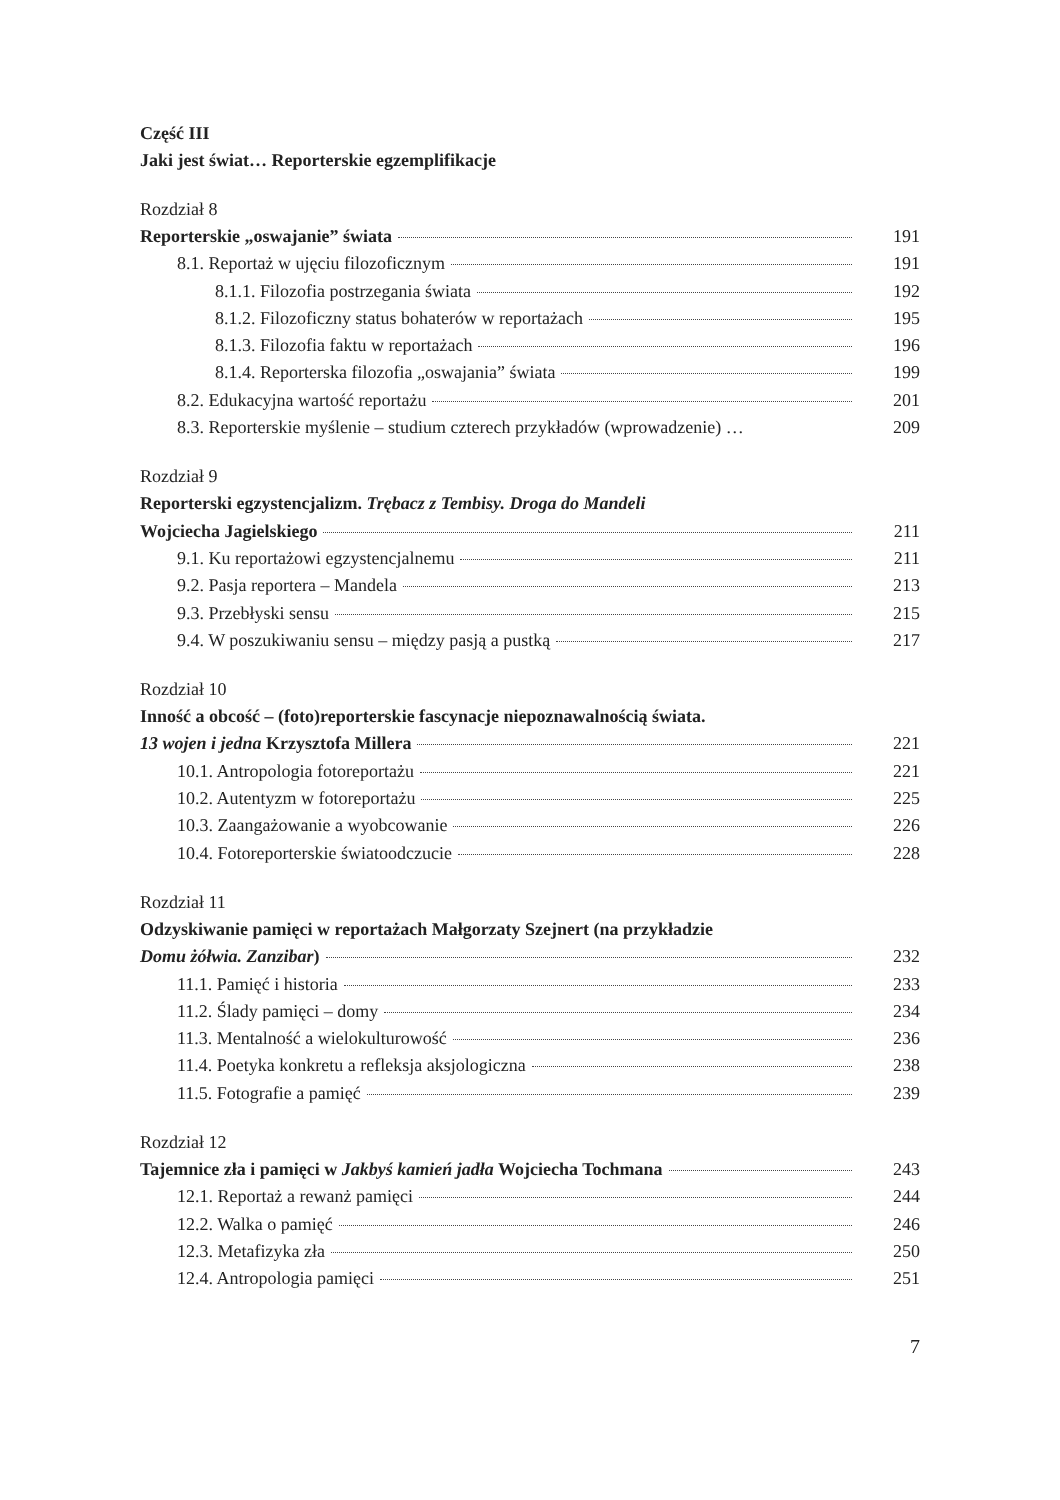Część III
Jaki jest świat… Reporterskie egzemplifikacje
Rozdział 8
Reporterskie „oswajanie” świata 191
8.1. Reportaż w ujęciu filozoficznym 191
8.1.1. Filozofia postrzegania świata 192
8.1.2. Filozoficzny status bohaterów w reportażach 195
8.1.3. Filozofia faktu w reportażach 196
8.1.4. Reporterska filozofia „oswajania” świata 199
8.2. Edukacyjna wartość reportażu 201
8.3. Reporterskie myślenie – studium czterech przykładów (wprowadzenie) … 209
Rozdział 9
Reporterski egzystencjalizm. Trębacz z Tembisy. Droga do Mandeli
Wojciecha Jagielskiego 211
9.1. Ku reportażowi egzystencjalnemu 211
9.2. Pasja reportera – Mandela 213
9.3. Przebłyski sensu 215
9.4. W poszukiwaniu sensu – między pasją a pustką 217
Rozdział 10
Inność a obcość – (foto)reporterskie fascynacje niepoznawalnością świata.
13 wojen i jedna Krzysztofa Millera 221
10.1. Antropologia fotoreportażu 221
10.2. Autentyzm w fotoreportażu 225
10.3. Zaangażowanie a wyobcowanie 226
10.4. Fotoreporterskie światoodczucie 228
Rozdział 11
Odzyskiwanie pamięci w reportażach Małgorzaty Szejnert (na przykładzie
Domu żółwia. Zanzibar) 232
11.1. Pamięć i historia 233
11.2. Ślady pamięci – domy 234
11.3. Mentalność a wielokulturowość 236
11.4. Poetyka konkretu a refleksja aksjologiczna 238
11.5. Fotografie a pamięć 239
Rozdział 12
Tajemnice zła i pamięci w Jakbyś kamień jadła Wojciecha Tochmana 243
12.1. Reportaż a rewanż pamięci 244
12.2. Walka o pamięć 246
12.3. Metafizyka zła 250
12.4. Antropologia pamięci 251
7